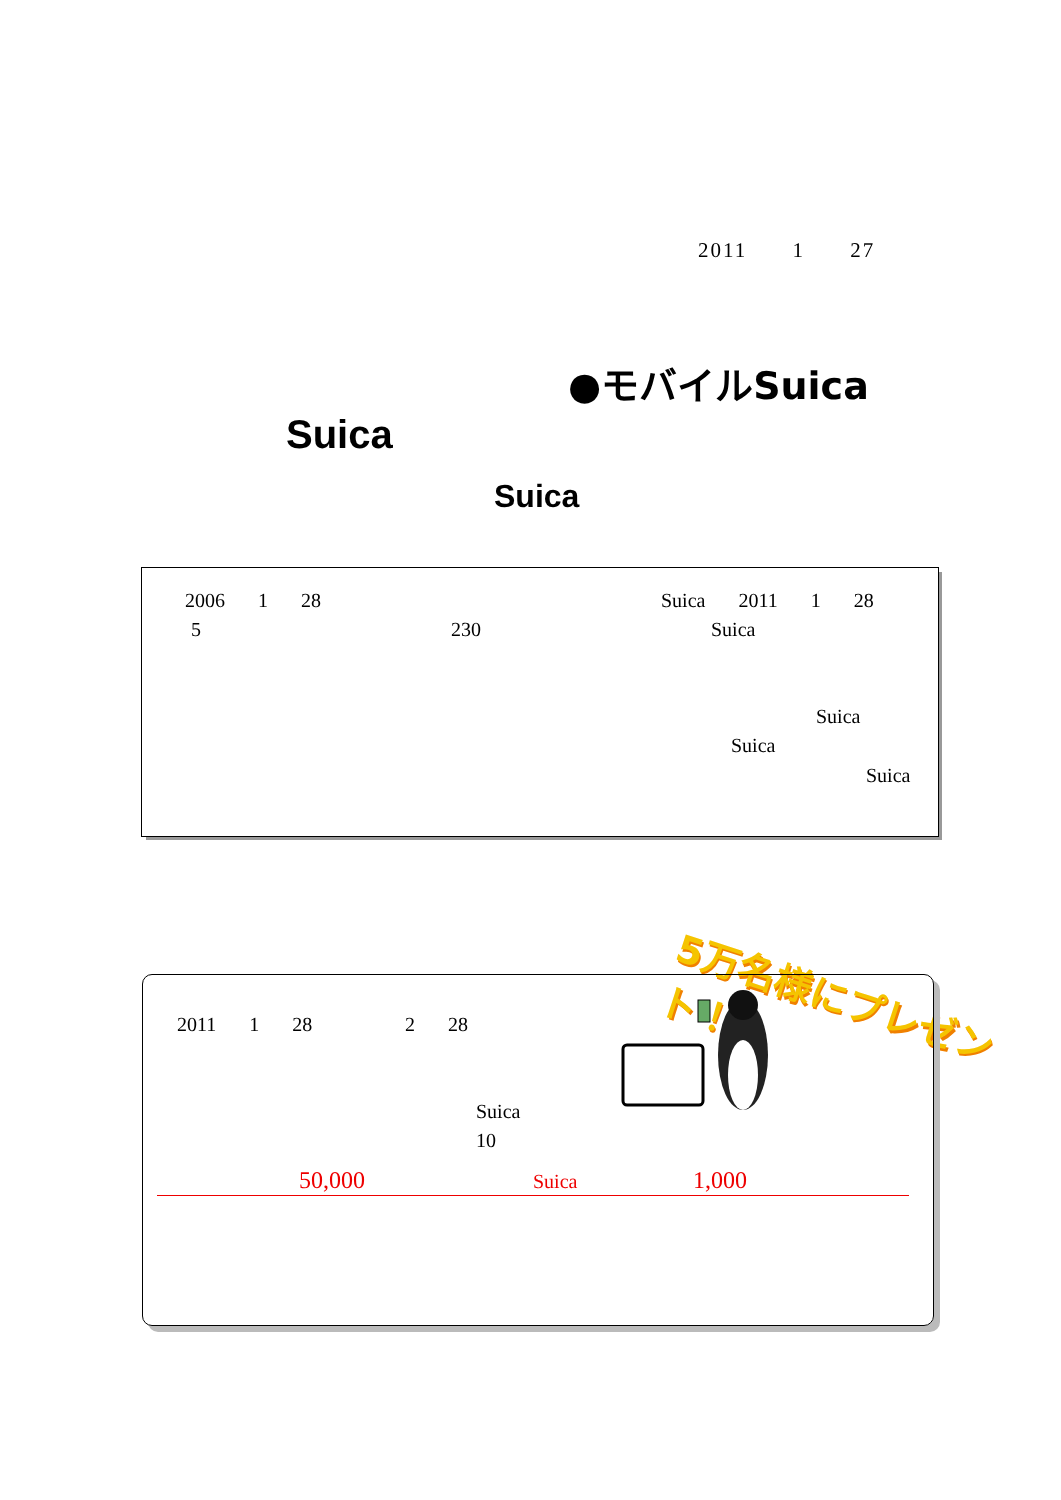2011 1 27
●モバイルSuica
Suica
Suica
2006 1 28 Suica 2011 1 28
5 230 Suica
Suica
Suica
Suica
5万名様にプレゼント！
2011 1 28 2 28
Suica
10
50,000 Suica 1,000